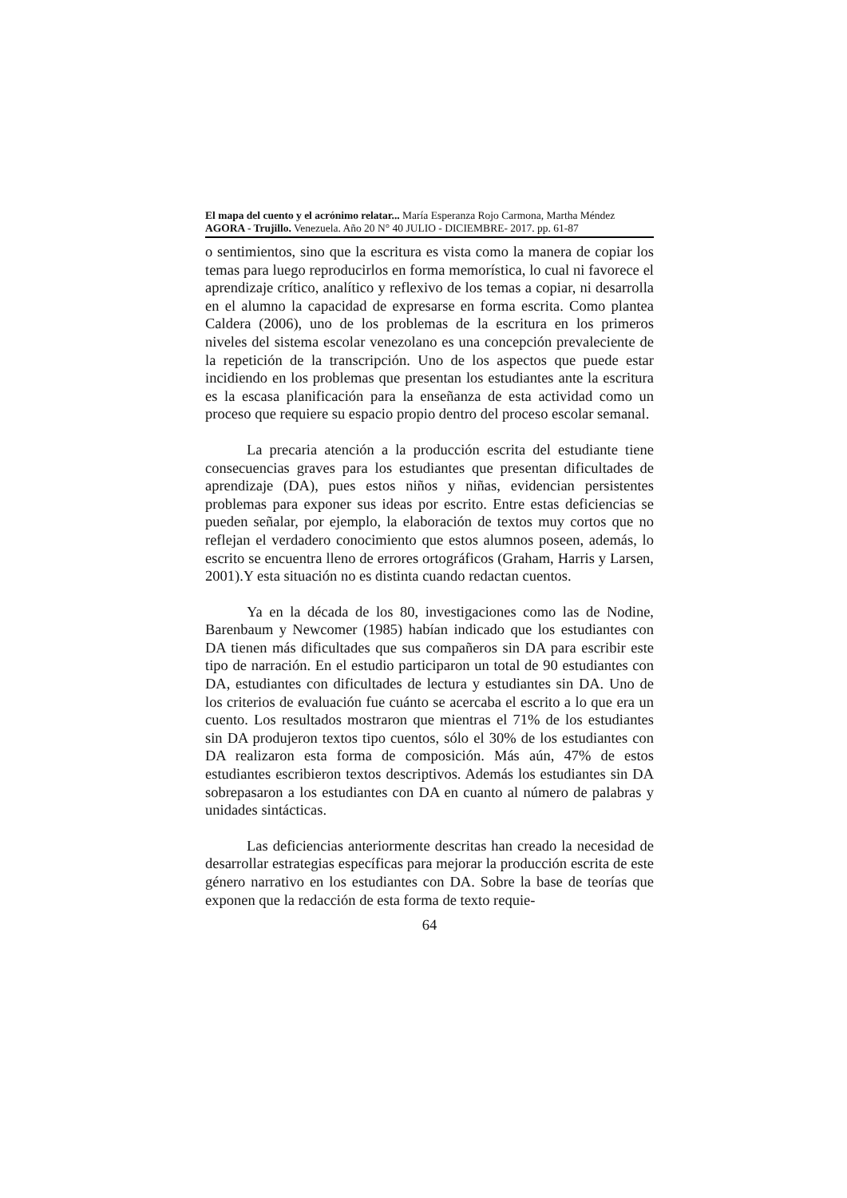El mapa del cuento y el acrónimo relatar... María Esperanza Rojo Carmona, Martha Méndez
AGORA - Trujillo. Venezuela. Año 20 N° 40 JULIO - DICIEMBRE- 2017. pp. 61-87
o sentimientos, sino que la escritura es vista como la manera de copiar los temas para luego reproducirlos en forma memorística, lo cual ni favorece el aprendizaje crítico, analítico y reflexivo de los temas a copiar, ni desarrolla en el alumno la capacidad de expresarse en forma escrita. Como plantea Caldera (2006), uno de los problemas de la escritura en los primeros niveles del sistema escolar venezolano es una concepción prevaleciente de la repetición de la transcripción. Uno de los aspectos que puede estar incidiendo en los problemas que presentan los estudiantes ante la escritura es la escasa planificación para la enseñanza de esta actividad como un proceso que requiere su espacio propio dentro del proceso escolar semanal.
La precaria atención a la producción escrita del estudiante tiene consecuencias graves para los estudiantes que presentan dificultades de aprendizaje (DA), pues estos niños y niñas, evidencian persistentes problemas para exponer sus ideas por escrito. Entre estas deficiencias se pueden señalar, por ejemplo, la elaboración de textos muy cortos que no reflejan el verdadero conocimiento que estos alumnos poseen, además, lo escrito se encuentra lleno de errores ortográficos (Graham, Harris y Larsen, 2001).Y esta situación no es distinta cuando redactan cuentos.
Ya en la década de los 80, investigaciones como las de Nodine, Barenbaum y Newcomer (1985) habían indicado que los estudiantes con DA tienen más dificultades que sus compañeros sin DA para escribir este tipo de narración. En el estudio participaron un total de 90 estudiantes con DA, estudiantes con dificultades de lectura y estudiantes sin DA. Uno de los criterios de evaluación fue cuánto se acercaba el escrito a lo que era un cuento. Los resultados mostraron que mientras el 71% de los estudiantes sin DA produjeron textos tipo cuentos, sólo el 30% de los estudiantes con DA realizaron esta forma de composición. Más aún, 47% de estos estudiantes escribieron textos descriptivos. Además los estudiantes sin DA sobrepasaron a los estudiantes con DA en cuanto al número de palabras y unidades sintácticas.
Las deficiencias anteriormente descritas han creado la necesidad de desarrollar estrategias específicas para mejorar la producción escrita de este género narrativo en los estudiantes con DA. Sobre la base de teorías que exponen que la redacción de esta forma de texto requie-
64